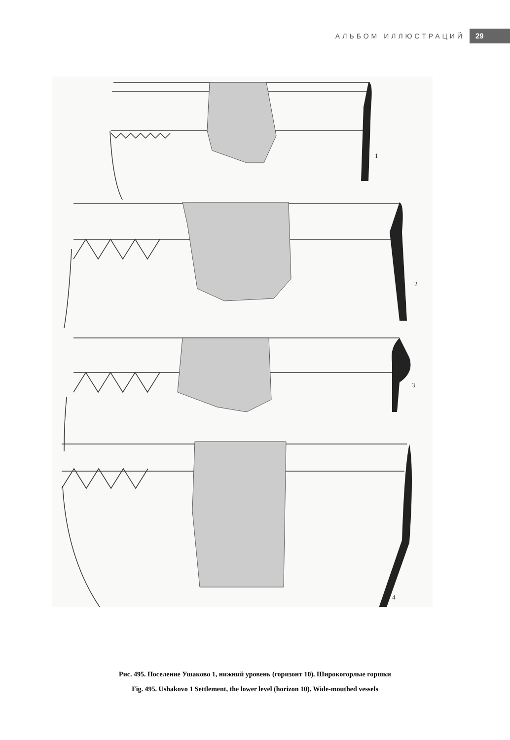АЛЬБОМ ИЛЛЮСТРАЦИЙ 29
1
2
3
4
Рис. 495. Поселение Ушаково 1, нижний уровень (горизонт 10). Широкогорлые горшки
Fig. 495. Ushakovo 1 Settlement, the lower level (horizon 10). Wide-mouthed vessels